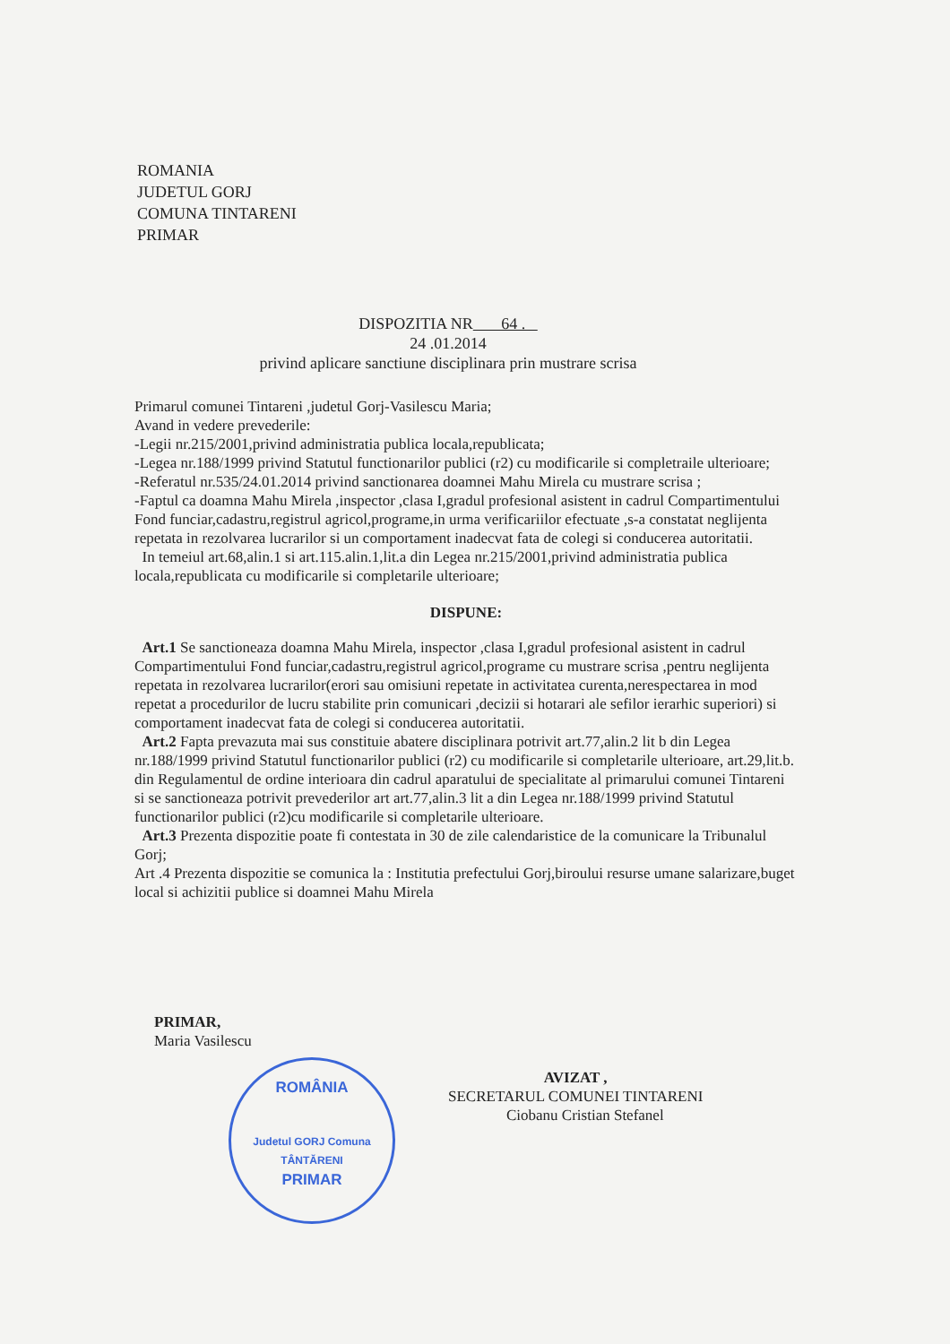ROMANIA
JUDETUL GORJ
COMUNA TINTARENI
PRIMAR
DISPOZITIA NR 64 .
24 .01.2014
privind aplicare sanctiune disciplinara prin mustrare scrisa
Primarul comunei Tintareni ,judetul Gorj-Vasilescu Maria;
Avand in vedere prevederile:
-Legii nr.215/2001,privind administratia publica locala,republicata;
-Legea nr.188/1999 privind Statutul functionarilor publici (r2) cu modificarile si completraile ulterioare;
-Referatul nr.535/24.01.2014 privind sanctionarea doamnei Mahu Mirela cu mustrare scrisa ;
-Faptul ca doamna Mahu Mirela ,inspector ,clasa I,gradul profesional asistent in cadrul Compartimentului Fond funciar,cadastru,registrul agricol,programe,in urma verificariilor efectuate ,s-a constatat neglijenta repetata in rezolvarea lucrarilor si un comportament inadecvat fata de colegi si conducerea autoritatii.
In temeiul art.68,alin.1 si art.115.alin.1,lit.a din Legea nr.215/2001,privind administratia publica locala,republicata cu modificarile si completarile ulterioare;
DISPUNE:
Art.1 Se sanctioneaza doamna Mahu Mirela, inspector ,clasa I,gradul profesional asistent in cadrul Compartimentului Fond funciar,cadastru,registrul agricol,programe cu mustrare scrisa ,pentru neglijenta repetata in rezolvarea lucrarilor(erori sau omisiuni repetate in activitatea curenta,nerespectarea in mod repetat a procedurilor de lucru stabilite prin comunicari ,decizii si hotarari ale sefilor ierarhic superiori) si comportament inadecvat fata de colegi si conducerea autoritatii.
Art.2 Fapta prevazuta mai sus constituie abatere disciplinara potrivit art.77,alin.2 lit b din Legea nr.188/1999 privind Statutul functionarilor publici (r2) cu modificarile si completarile ulterioare, art.29,lit.b. din Regulamentul de ordine interioara din cadrul aparatului de specialitate al primarului comunei Tintareni si se sanctioneaza potrivit prevederilor art art.77,alin.3 lit a din Legea nr.188/1999 privind Statutul functionarilor publici (r2)cu modificarile si completarile ulterioare.
Art.3 Prezenta dispozitie poate fi contestata in 30 de zile calendaristice de la comunicare la Tribunalul Gorj;
Art .4 Prezenta dispozitie se comunica la : Institutia prefectului Gorj,biroului resurse umane salarizare,buget local si achizitii publice si doamnei Mahu Mirela
ROMÂNIA
Judetul GORJ Comuna TÂNTĂRENI
PRIMAR
PRIMAR,
Maria Vasilescu
AVIZAT ,
SECRETARUL COMUNEI TINTARENI
Ciobanu Cristian Stefanel